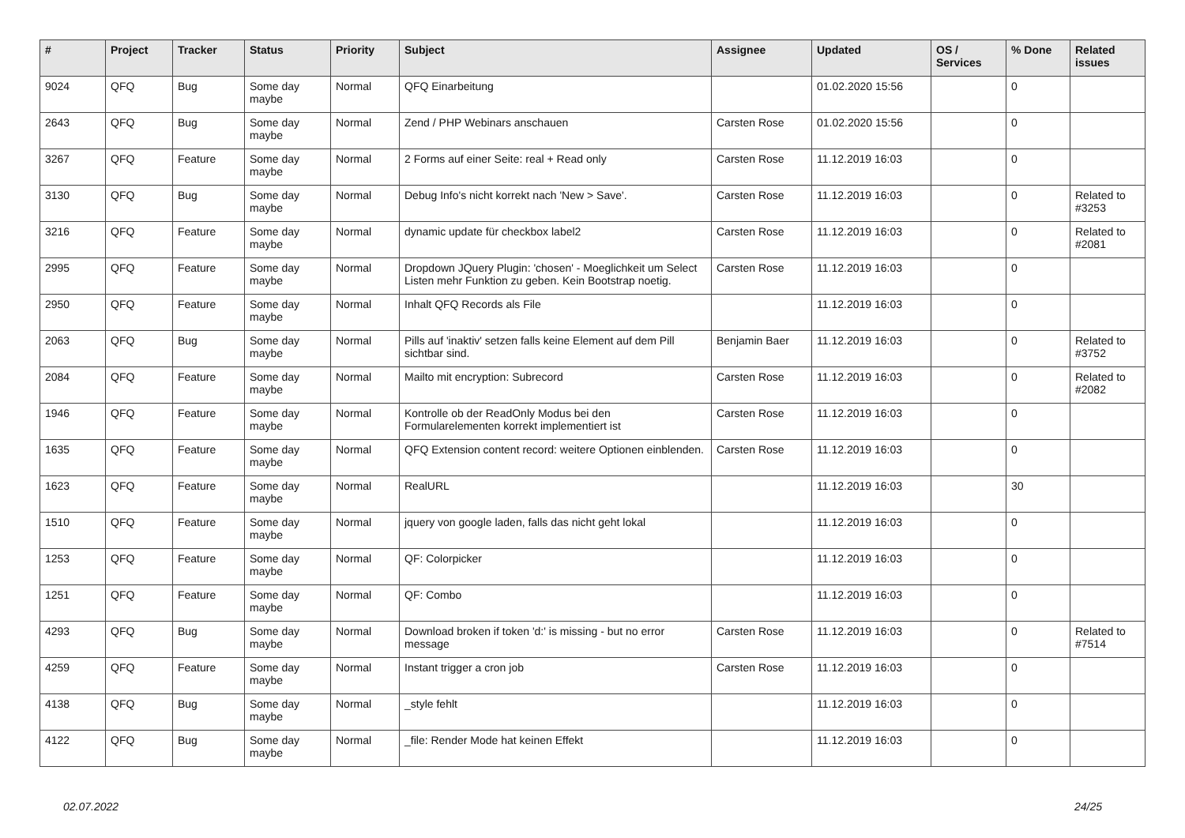| # | Project | Tracker | Status | Priority | Subject | Assignee | Updated | OS / Services | % Done | Related issues |
| --- | --- | --- | --- | --- | --- | --- | --- | --- | --- | --- |
| 9024 | QFQ | Bug | Some day maybe | Normal | QFQ Einarbeitung | | 01.02.2020 15:56 | | 0 | |
| 2643 | QFQ | Bug | Some day maybe | Normal | Zend / PHP Webinars anschauen | Carsten Rose | 01.02.2020 15:56 | | 0 | |
| 3267 | QFQ | Feature | Some day maybe | Normal | 2 Forms auf einer Seite: real + Read only | Carsten Rose | 11.12.2019 16:03 | | 0 | |
| 3130 | QFQ | Bug | Some day maybe | Normal | Debug Info's nicht korrekt nach 'New > Save'. | Carsten Rose | 11.12.2019 16:03 | | 0 | Related to #3253 |
| 3216 | QFQ | Feature | Some day maybe | Normal | dynamic update für checkbox label2 | Carsten Rose | 11.12.2019 16:03 | | 0 | Related to #2081 |
| 2995 | QFQ | Feature | Some day maybe | Normal | Dropdown JQuery Plugin: 'chosen' - Moeglichkeit um Select Listen mehr Funktion zu geben. Kein Bootstrap noetig. | Carsten Rose | 11.12.2019 16:03 | | 0 | |
| 2950 | QFQ | Feature | Some day maybe | Normal | Inhalt QFQ Records als File | | 11.12.2019 16:03 | | 0 | |
| 2063 | QFQ | Bug | Some day maybe | Normal | Pills auf 'inaktiv' setzen falls keine Element auf dem Pill sichtbar sind. | Benjamin Baer | 11.12.2019 16:03 | | 0 | Related to #3752 |
| 2084 | QFQ | Feature | Some day maybe | Normal | Mailto mit encryption: Subrecord | Carsten Rose | 11.12.2019 16:03 | | 0 | Related to #2082 |
| 1946 | QFQ | Feature | Some day maybe | Normal | Kontrolle ob der ReadOnly Modus bei den Formularelementen korrekt implementiert ist | Carsten Rose | 11.12.2019 16:03 | | 0 | |
| 1635 | QFQ | Feature | Some day maybe | Normal | QFQ Extension content record: weitere Optionen einblenden. | Carsten Rose | 11.12.2019 16:03 | | 0 | |
| 1623 | QFQ | Feature | Some day maybe | Normal | RealURL | | 11.12.2019 16:03 | | 30 | |
| 1510 | QFQ | Feature | Some day maybe | Normal | jquery von google laden, falls das nicht geht lokal | | 11.12.2019 16:03 | | 0 | |
| 1253 | QFQ | Feature | Some day maybe | Normal | QF: Colorpicker | | 11.12.2019 16:03 | | 0 | |
| 1251 | QFQ | Feature | Some day maybe | Normal | QF: Combo | | 11.12.2019 16:03 | | 0 | |
| 4293 | QFQ | Bug | Some day maybe | Normal | Download broken if token 'd:' is missing - but no error message | Carsten Rose | 11.12.2019 16:03 | | 0 | Related to #7514 |
| 4259 | QFQ | Feature | Some day maybe | Normal | Instant trigger a cron job | Carsten Rose | 11.12.2019 16:03 | | 0 | |
| 4138 | QFQ | Bug | Some day maybe | Normal | _style fehlt | | 11.12.2019 16:03 | | 0 | |
| 4122 | QFQ | Bug | Some day maybe | Normal | _file: Render Mode hat keinen Effekt | | 11.12.2019 16:03 | | 0 | |
02.07.2022 24/25